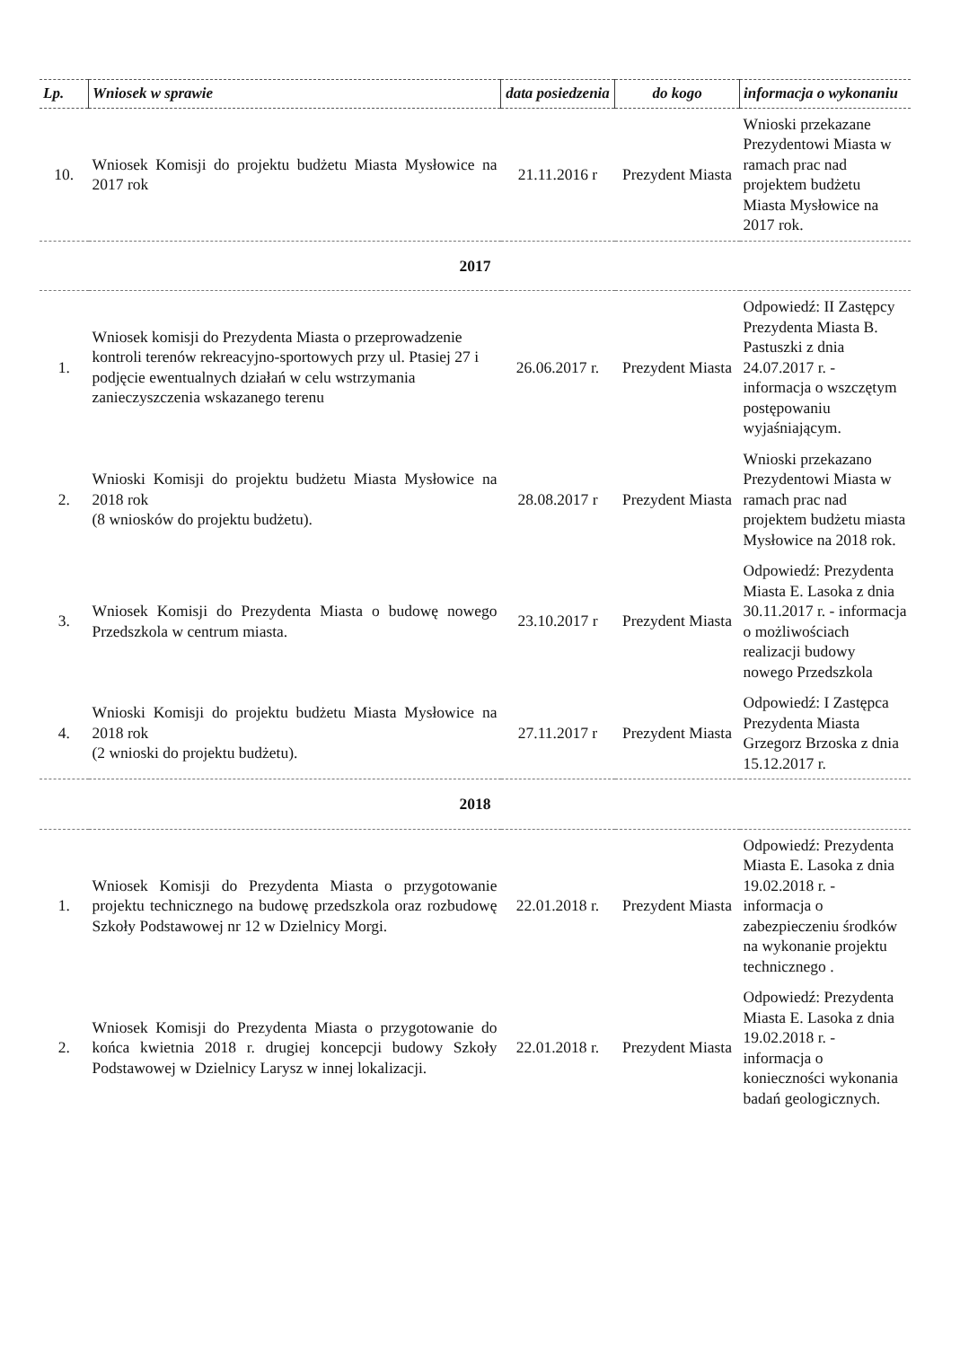| Lp. | Wniosek w sprawie | data posiedzenia | do kogo | informacja o wykonaniu |
| --- | --- | --- | --- | --- |
| 10. | Wniosek Komisji do projektu budżetu Miasta Mysłowice na 2017 rok | 21.11.2016 r | Prezydent Miasta | Wnioski przekazane Prezydentowi Miasta w ramach prac nad projektem budżetu Miasta Mysłowice na 2017 rok. |
| 2017 | | | | |
| 1. | Wniosek komisji do Prezydenta Miasta o przeprowadzenie kontroli terenów rekreacyjno-sportowych przy ul. Ptasiej 27 i podjęcie ewentualnych działań w celu wstrzymania zanieczyszczenia wskazanego terenu | 26.06.2017 r. | Prezydent Miasta | Odpowiedź: II Zastępcy Prezydenta Miasta B. Pastuszki z dnia 24.07.2017 r. - informacja o wszczętym postępowaniu wyjaśniającym. |
| 2. | Wnioski Komisji do projektu budżetu Miasta Mysłowice na 2018 rok (8 wniosków do projektu budżetu). | 28.08.2017 r | Prezydent Miasta | Wnioski przekazano Prezydentowi Miasta w ramach prac nad projektem budżetu miasta Mysłowice na 2018 rok. |
| 3. | Wniosek Komisji do Prezydenta Miasta o budowę nowego Przedszkola w centrum miasta. | 23.10.2017 r | Prezydent Miasta | Odpowiedź: Prezydenta Miasta E. Lasoka z dnia 30.11.2017 r. - informacja o możliwościach realizacji budowy nowego Przedszkola |
| 4. | Wnioski Komisji do projektu budżetu Miasta Mysłowice na 2018 rok (2 wnioski do projektu budżetu). | 27.11.2017 r | Prezydent Miasta | Odpowiedź: I Zastępca Prezydenta Miasta Grzegorz Brzoska z dnia 15.12.2017 r. |
| 2018 | | | | |
| 1. | Wniosek Komisji do Prezydenta Miasta o przygotowanie projektu technicznego na budowę przedszkola oraz rozbudowę Szkoły Podstawowej nr 12 w Dzielnicy Morgi. | 22.01.2018 r. | Prezydent Miasta | Odpowiedź: Prezydenta Miasta E. Lasoka z dnia 19.02.2018 r. - informacja o zabezpieczeniu środków na wykonanie projektu technicznego . |
| 2. | Wniosek Komisji do Prezydenta Miasta o przygotowanie do końca kwietnia 2018 r. drugiej koncepcji budowy Szkoły Podstawowej w Dzielnicy Larysz w innej lokalizacji. | 22.01.2018 r. | Prezydent Miasta | Odpowiedź: Prezydenta Miasta E. Lasoka z dnia 19.02.2018 r. - informacja o konieczności wykonania badań geologicznych. |